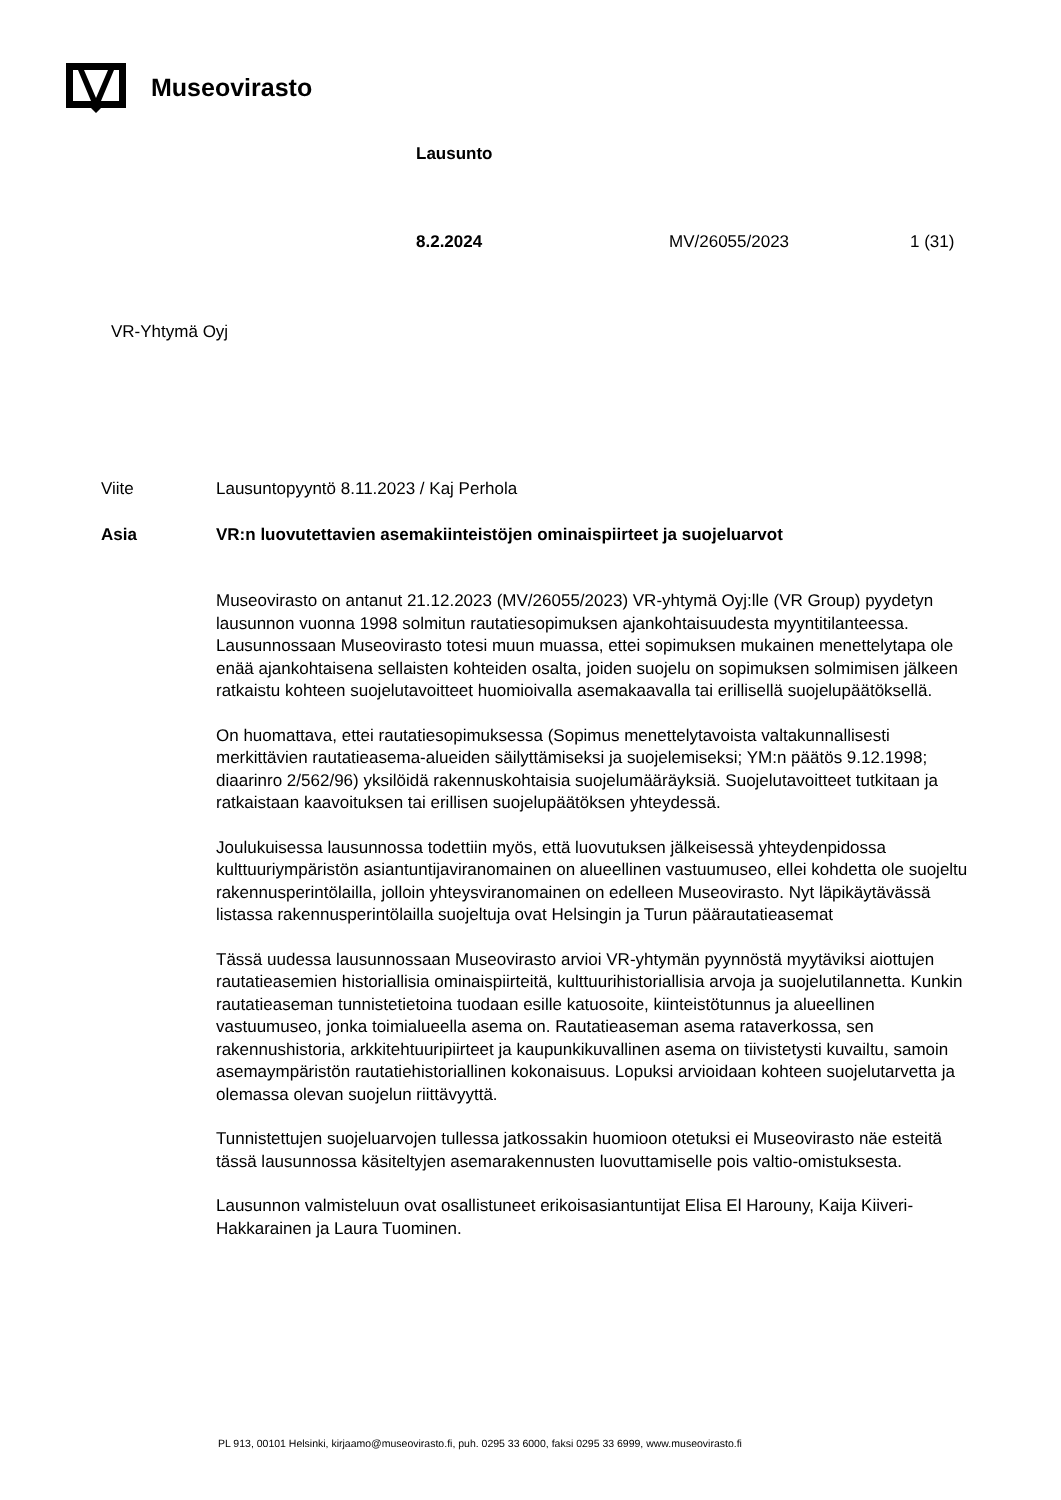Museovirasto
Lausunto
8.2.2024 MV/26055/2023 1 (31)
VR-Yhtymä Oyj
Viite
Lausuntopyyntö 8.11.2023 / Kaj Perhola
Asia
VR:n luovutettavien asemakiinteistöjen ominaispiirteet ja suojeluarvot
Museovirasto on antanut 21.12.2023 (MV/26055/2023) VR-yhtymä Oyj:lle (VR Group) pyydetyn lausunnon vuonna 1998 solmitun rautatiesopimuksen ajankohtaisuudesta myyntitilanteessa. Lausunnossaan Museovirasto totesi muun muassa, ettei sopimuksen mukainen menettelytapa ole enää ajankohtaisena sellaisten kohteiden osalta, joiden suojelu on sopimuksen solmimisen jälkeen ratkaistu kohteen suojelutavoitteet huomioivalla asemakaavalla tai erillisellä suojelupäätöksellä.
On huomattava, ettei rautatiesopimuksessa (Sopimus menettelytavoista valtakunnallisesti merkittävien rautatieasema-alueiden säilyttämiseksi ja suojelemiseksi; YM:n päätös 9.12.1998; diaarinro 2/562/96) yksilöidä rakennuskohtaisia suojelumääräyksiä. Suojelutavoitteet tutkitaan ja ratkaistaan kaavoituksen tai erillisen suojelupäätöksen yhteydessä.
Joulukuisessa lausunnossa todettiin myös, että luovutuksen jälkeisessä yhteydenpidossa kulttuuriympäristön asiantuntijaviranomainen on alueellinen vastuumuseo, ellei kohdetta ole suojeltu rakennusperintölailla, jolloin yhteysviranomainen on edelleen Museovirasto. Nyt läpikäytävässä listassa rakennusperintölailla suojeltuja ovat Helsingin ja Turun päärautatieasemat
Tässä uudessa lausunnossaan Museovirasto arvioi VR-yhtymän pyynnöstä myytäviksi aiottujen rautatieasemien historiallisia ominaispiirteitä, kulttuurihistoriallisia arvoja ja suojelutilannetta. Kunkin rautatieaseman tunnistetietoina tuodaan esille katuosoite, kiinteistötunnus ja alueellinen vastuumuseo, jonka toimialueella asema on. Rautatieaseman asema rataverkossa, sen rakennushistoria, arkkitehtuuripiirteet ja kaupunkikuvallinen asema on tiivistetysti kuvailtu, samoin asemaympäristön rautatiehistoriallinen kokonaisuus. Lopuksi arvioidaan kohteen suojelutarvetta ja olemassa olevan suojelun riittävyyttä.
Tunnistettujen suojeluarvojen tullessa jatkossakin huomioon otetuksi ei Museovirasto näe esteitä tässä lausunnossa käsiteltyjen asemarakennusten luovuttamiselle pois valtio-omistuksesta.
Lausunnon valmisteluun ovat osallistuneet erikoisasiantuntijat Elisa El Harouny, Kaija Kiiveri-Hakkarainen ja Laura Tuominen.
PL 913, 00101 Helsinki, kirjaamo@museovirasto.fi, puh. 0295 33 6000, faksi 0295 33 6999, www.museovirasto.fi